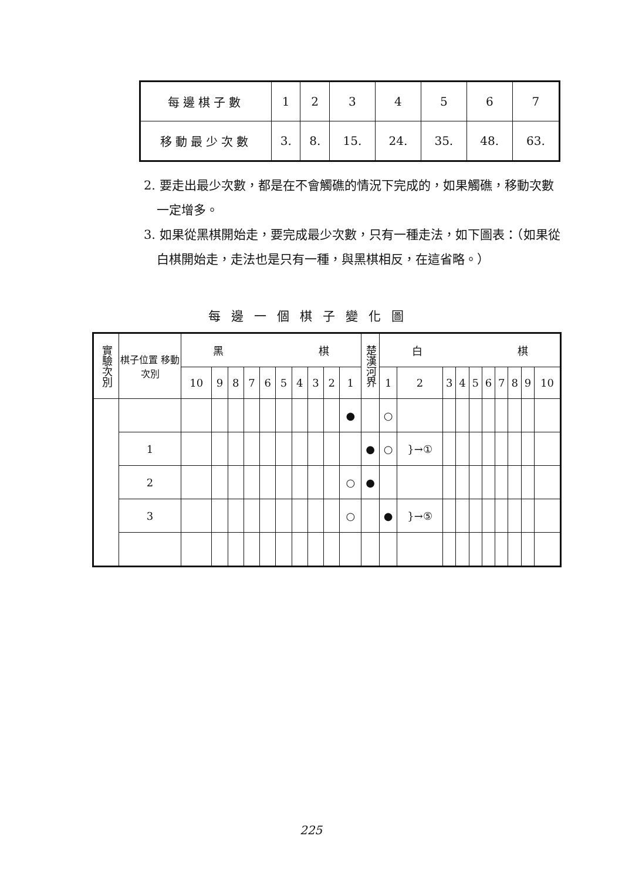| 每邊棋子數 | 1 | 2 | 3 | 4 | 5 | 6 | 7 |
| 移動最少次數 | 3. | 8. | 15. | 24. | 35. | 48. | 63. |
2. 要走出最少次數，都是在不會觸礁的情況下完成的，如果觸礁，移動次數一定增多。
3. 如果從黑棋開始走，要完成最少次數，只有一種走法，如下圖表：（如果從白棋開始走，走法也是只有一種，與黑棋相反，在這省略。）
每邊一個棋子變化圖
| 實驗次別 | 棋子位置 移動次別 | 黑 棋 | | | | | | | | | | 楚漢河界 | 白 棋 | | | | | | | | | |
| --- | --- | --- | --- | --- | --- | --- | --- | --- | --- | --- | --- | --- | --- | --- | --- | --- | --- | --- | --- | --- | --- | --- |
| | | 10 | 9 | 8 | 7 | 6 | 5 | 4 | 3 | 2 | 1 | | 1 | 2 | 3 | 4 | 5 | 6 | 7 | 8 | 9 | 10 |
| | | | | | | | | | | | ● | | ○ | | | | | | | | | |
| | 1 | | | | | | | | | | | ● | ○ | }→① | | | | | | | | |
| | 2 | | | | | | | | | | ○ | ● | | | | | | | | | | |
| | 3 | | | | | | | | | | ○ | | ● | }→⑤ | | | | | | | | |
225